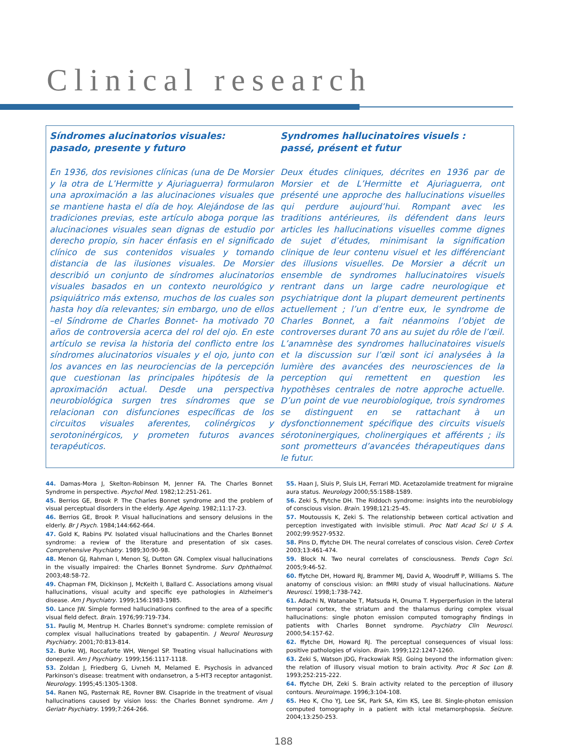Clinical research
Síndromes alucinatorios visuales:
pasado, presente y futuro
En 1936, dos revisiones clínicas (una de De Morsier y la otra de L’Hermitte y Ajuriaguerra) formularon una aproximación a las alucinaciones visuales que se mantiene hasta el día de hoy. Alejándose de las tradiciones previas, este artículo aboga porque las alucinaciones visuales sean dignas de estudio por derecho propio, sin hacer énfasis en el significado clínico de sus contenidos visuales y tomando distancia de las ilusiones visuales. De Morsier describió un conjunto de síndromes alucinatorios visuales basados en un contexto neurológico y psiquiátrico más extenso, muchos de los cuales son hasta hoy día relevantes; sin embargo, uno de ellos –el Síndrome de Charles Bonnet- ha motivado 70 años de controversia acerca del rol del ojo. En este artículo se revisa la historia del conflicto entre los síndromes alucinatorios visuales y el ojo, junto con los avances en las neurociencias de la percepción que cuestionan las principales hipótesis de la aproximación actual. Desde una perspectiva neurobiológica surgen tres síndromes que se relacionan con disfunciones específicas de los circuitos visuales aferentes, colinérgicos y serotoninérgicos, y prometen futuros avances terapéuticos.
Syndromes hallucinatoires visuels :
passé, présent et futur
Deux études cliniques, décrites en 1936 par de Morsier et de L’Hermitte et Ajuriaguerra, ont présenté une approche des hallucinations visuelles qui perdure aujourd’hui. Rompant avec les traditions antérieures, ils défendent dans leurs articles les hallucinations visuelles comme dignes de sujet d’études, minimisant la signification clinique de leur contenu visuel et les différenciant des illusions visuelles. De Morsier a décrit un ensemble de syndromes hallucinatoires visuels rentrant dans un large cadre neurologique et psychiatrique dont la plupart demeurent pertinents actuellement ; l’un d’entre eux, le syndrome de Charles Bonnet, a fait néanmoins l’objet de controverses durant 70 ans au sujet du rôle de l’œil. L’anamnèse des syndromes hallucinatoires visuels et la discussion sur l’œil sont ici analysées à la lumière des avancées des neurosciences de la perception qui remettent en question les hypothèses centrales de notre approche actuelle. D’un point de vue neurobiologique, trois syndromes se distinguent en se rattachant à un dysfonctionnement spécifique des circuits visuels sérotoninergiques, cholinergiques et afférents ; ils sont prometteurs d’avancées thérapeutiques dans le futur.
44. Damas-Mora J, Skelton-Robinson M, Jenner FA. The Charles Bonnet Syndrome in perspective. Psychol Med. 1982;12:251-261.
45. Berrios GE, Brook P. The Charles Bonnet syndrome and the problem of visual perceptual disorders in the elderly. Age Ageing. 1982;11:17-23.
46. Berrios GE, Brook P. Visual hallucinations and sensory delusions in the elderly. Br J Psych. 1984;144:662-664.
47. Gold K, Rabins PV. Isolated visual hallucinations and the Charles Bonnet syndrome: a review of the literature and presentation of six cases. Comprehensive Psychiatry. 1989;30:90-98.
48. Menon GJ, Rahman I, Menon SJ, Dutton GN. Complex visual hallucinations in the visually impaired: the Charles Bonnet Syndrome. Surv Ophthalmol. 2003;48:58-72.
49. Chapman FM, Dickinson J, McKeith I, Ballard C. Associations among visual hallucinations, visual acuity and specific eye pathologies in Alzheimer's disease. Am J Psychiatry. 1999;156:1983-1985.
50. Lance JW. Simple formed hallucinations confined to the area of a specific visual field defect. Brain. 1976;99:719-734.
51. Paulig M, Mentrup H. Charles Bonnet's syndrome: complete remission of complex visual hallucinations treated by gabapentin. J Neurol Neurosurg Psychiatry. 2001;70:813-814.
52. Burke WJ, Roccaforte WH, Wengel SP. Treating visual hallucinations with donepezil. Am J Psychiatry. 1999;156:1117-1118.
53. Zoldan J, Friedberg G, Livneh M, Melamed E. Psychosis in advanced Parkinson's disease: treatment with ondansetron, a 5-HT3 receptor antagonist. Neurology. 1995;45:1305-1308.
54. Ranen NG, Pasternak RE, Rovner BW. Cisapride in the treatment of visual hallucinations caused by vision loss: the Charles Bonnet syndrome. Am J Geriatr Psychiatry. 1999;7:264-266.
55. Haan J, Sluis P, Sluis LH, Ferrari MD. Acetazolamide treatment for migraine aura status. Neurology 2000;55:1588-1589.
56. Zeki S, ffytche DH. The Riddoch syndrome: insights into the neurobiology of conscious vision. Brain. 1998;121:25-45.
57. Moutoussis K, Zeki S. The relationship between cortical activation and perception investigated with invisible stimuli. Proc Natl Acad Sci U S A. 2002;99:9527-9532.
58. Pins D, ffytche DH. The neural correlates of conscious vision. Cereb Cortex 2003;13:461-474.
59. Block N. Two neural correlates of consciousness. Trends Cogn Sci. 2005;9:46-52.
60. ffytche DH, Howard RJ, Brammer MJ, David A, Woodruff P, Williams S. The anatomy of conscious vision: an fMRI study of visual hallucinations. Nature Neurosci. 1998;1:738-742.
61. Adachi N, Watanabe T, Matsuda H, Onuma T. Hyperperfusion in the lateral temporal cortex, the striatum and the thalamus during complex visual hallucinations: single photon emission computed tomography findings in patients with Charles Bonnet syndrome. Psychiatry Clin Neurosci. 2000;54:157-62.
62. ffytche DH, Howard RJ. The perceptual consequences of visual loss: positive pathologies of vision. Brain. 1999;122:1247-1260.
63. Zeki S, Watson JDG, Frackowiak RSJ. Going beyond the information given: the relation of illusory visual motion to brain activity. Proc R Soc Lon B. 1993;252:215-222.
64. ffytche DH, Zeki S. Brain activity related to the perception of illusory contours. Neuroimage. 1996;3:104-108.
65. Heo K, Cho YJ, Lee SK, Park SA, Kim KS, Lee BI. Single-photon emission computed tomography in a patient with ictal metamorphopsia. Seizure. 2004;13:250-253.
188